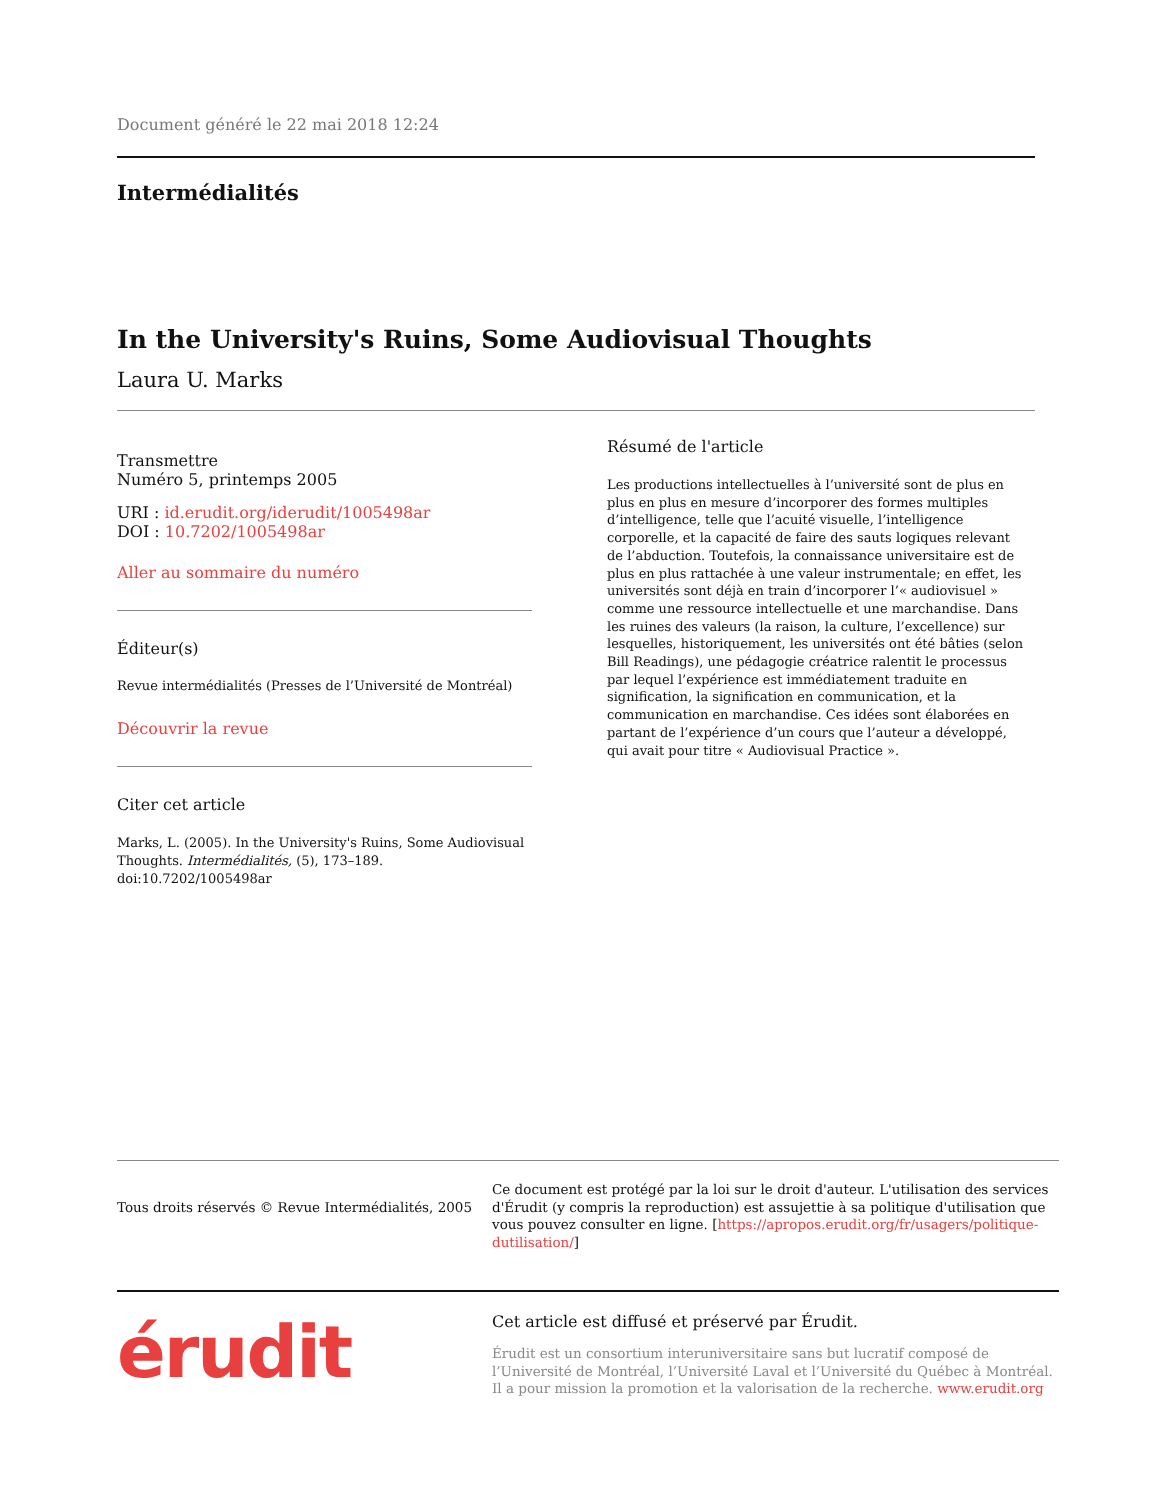Document généré le 22 mai 2018 12:24
Intermédialités
In the University's Ruins, Some Audiovisual Thoughts
Laura U. Marks
Transmettre
Numéro 5, printemps 2005
URI : id.erudit.org/iderudit/1005498ar
DOI : 10.7202/1005498ar
Aller au sommaire du numéro
Éditeur(s)
Revue intermédialités (Presses de l’Université de Montréal)
Découvrir la revue
Citer cet article
Marks, L. (2005). In the University's Ruins, Some Audiovisual Thoughts. Intermédialités, (5), 173–189. doi:10.7202/1005498ar
Résumé de l'article
Les productions intellectuelles à l’université sont de plus en plus en plus en mesure d’incorporer des formes multiples d’intelligence, telle que l’acuité visuelle, l’intelligence corporelle, et la capacité de faire des sauts logiques relevant de l’abduction. Toutefois, la connaissance universitaire est de plus en plus rattachée à une valeur instrumentale; en effet, les universités sont déjà en train d’incorporer l’« audiovisuel » comme une ressource intellectuelle et une marchandise. Dans les ruines des valeurs (la raison, la culture, l’excellence) sur lesquelles, historiquement, les universités ont été bâties (selon Bill Readings), une pédagogie créatrice ralentit le processus par lequel l’expérience est immédiatement traduite en signification, la signification en communication, et la communication en marchandise. Ces idées sont élaborées en partant de l’expérience d’un cours que l’auteur a développé, qui avait pour titre « Audiovisual Practice ».
Tous droits réservés © Revue Intermédialités, 2005
Ce document est protégé par la loi sur le droit d'auteur. L'utilisation des services d'Érudit (y compris la reproduction) est assujettie à sa politique d'utilisation que vous pouvez consulter en ligne. [https://apropos.erudit.org/fr/usagers/politique-dutilisation/]
érudit
Cet article est diffusé et préservé par Érudit.
Érudit est un consortium interuniversitaire sans but lucratif composé de l’Université de Montréal, l’Université Laval et l’Université du Québec à Montréal. Il a pour mission la promotion et la valorisation de la recherche. www.erudit.org